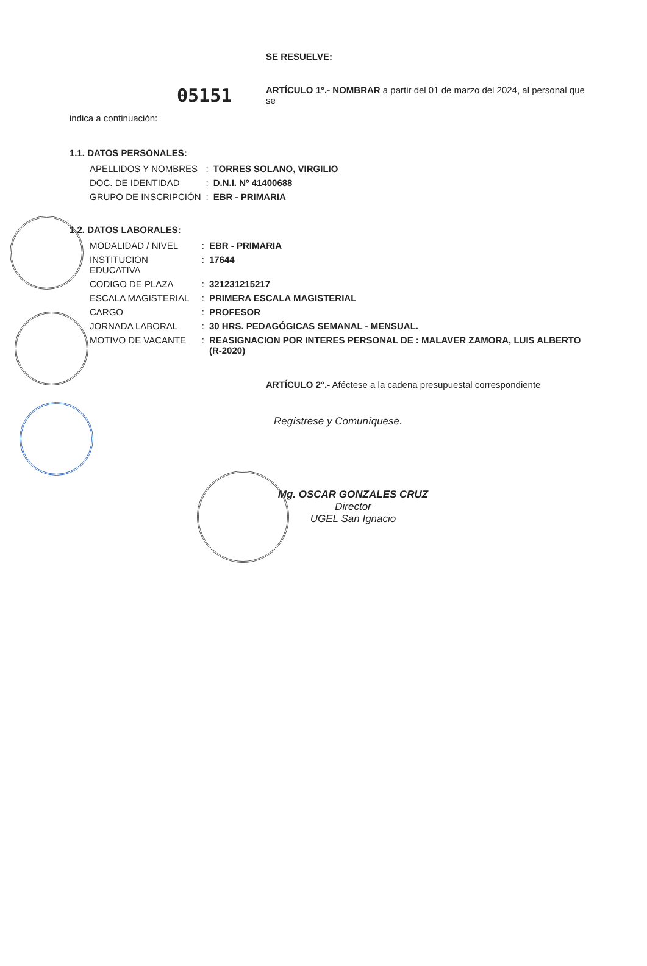05151
SE RESUELVE:
ARTÍCULO 1°.- NOMBRAR a partir del 01 de marzo del 2024, al personal que se
indica a continuación:
1.1. DATOS PERSONALES:
| APELLIDOS Y NOMBRES | : | TORRES SOLANO, VIRGILIO |
| DOC. DE IDENTIDAD | : | D.N.I. Nº 41400688 |
| GRUPO DE INSCRIPCIÓN | : | EBR - PRIMARIA |
1.2. DATOS LABORALES:
| MODALIDAD / NIVEL | : | EBR - PRIMARIA |
| INSTITUCION EDUCATIVA | : | 17644 |
| CODIGO DE PLAZA | : | 321231215217 |
| ESCALA MAGISTERIAL | : | PRIMERA ESCALA MAGISTERIAL |
| CARGO | : | PROFESOR |
| JORNADA LABORAL | : | 30 HRS. PEDAGÓGICAS SEMANAL - MENSUAL. |
| MOTIVO DE VACANTE | : | REASIGNACION POR INTERES PERSONAL DE : MALAVER ZAMORA, LUIS ALBERTO (R-2020) |
ARTÍCULO 2°.- Aféctese a la cadena presupuestal correspondiente
Regístrese y Comuníquese.
Mg. OSCAR GONZALES CRUZ
Director
UGEL San Ignacio